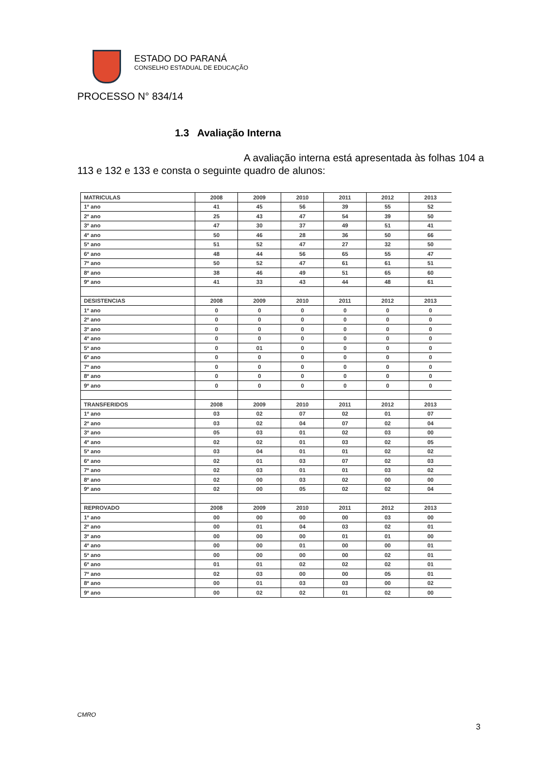ESTADO DO PARANÁ
CONSELHO ESTADUAL DE EDUCAÇÃO
PROCESSO N° 834/14
1.3 Avaliação Interna
A avaliação interna está apresentada às folhas 104 a 113 e 132 e 133 e consta o seguinte quadro de alunos:
| MATRICULAS | 2008 | 2009 | 2010 | 2011 | 2012 | 2013 |
| --- | --- | --- | --- | --- | --- | --- |
| 1º ano | 41 | 45 | 56 | 39 | 55 | 52 |
| 2º ano | 25 | 43 | 47 | 54 | 39 | 50 |
| 3º ano | 47 | 30 | 37 | 49 | 51 | 41 |
| 4º ano | 50 | 46 | 28 | 36 | 50 | 66 |
| 5ª ano | 51 | 52 | 47 | 27 | 32 | 50 |
| 6º ano | 48 | 44 | 56 | 65 | 55 | 47 |
| 7º ano | 50 | 52 | 47 | 61 | 61 | 51 |
| 8º ano | 38 | 46 | 49 | 51 | 65 | 60 |
| 9º ano | 41 | 33 | 43 | 44 | 48 | 61 |
| DESISTENCIAS | 2008 | 2009 | 2010 | 2011 | 2012 | 2013 |
| 1º ano | 0 | 0 | 0 | 0 | 0 | 0 |
| 2º ano | 0 | 0 | 0 | 0 | 0 | 0 |
| 3º ano | 0 | 0 | 0 | 0 | 0 | 0 |
| 4º ano | 0 | 0 | 0 | 0 | 0 | 0 |
| 5ª ano | 0 | 01 | 0 | 0 | 0 | 0 |
| 6º ano | 0 | 0 | 0 | 0 | 0 | 0 |
| 7º ano | 0 | 0 | 0 | 0 | 0 | 0 |
| 8º ano | 0 | 0 | 0 | 0 | 0 | 0 |
| 9º ano | 0 | 0 | 0 | 0 | 0 | 0 |
| TRANSFERIDOS | 2008 | 2009 | 2010 | 2011 | 2012 | 2013 |
| 1º ano | 03 | 02 | 07 | 02 | 01 | 07 |
| 2º ano | 03 | 02 | 04 | 07 | 02 | 04 |
| 3º ano | 05 | 03 | 01 | 02 | 03 | 00 |
| 4º ano | 02 | 02 | 01 | 03 | 02 | 05 |
| 5ª ano | 03 | 04 | 01 | 01 | 02 | 02 |
| 6º ano | 02 | 01 | 03 | 07 | 02 | 03 |
| 7º ano | 02 | 03 | 01 | 01 | 03 | 02 |
| 8º ano | 02 | 00 | 03 | 02 | 00 | 00 |
| 9º ano | 02 | 00 | 05 | 02 | 02 | 04 |
| REPROVADO | 2008 | 2009 | 2010 | 2011 | 2012 | 2013 |
| 1º ano | 00 | 00 | 00 | 00 | 03 | 00 |
| 2º ano | 00 | 01 | 04 | 03 | 02 | 01 |
| 3º ano | 00 | 00 | 00 | 01 | 01 | 00 |
| 4º ano | 00 | 00 | 01 | 00 | 00 | 01 |
| 5ª ano | 00 | 00 | 00 | 00 | 02 | 01 |
| 6º ano | 01 | 01 | 02 | 02 | 02 | 01 |
| 7º ano | 02 | 03 | 00 | 00 | 05 | 01 |
| 8º ano | 00 | 01 | 03 | 03 | 00 | 02 |
| 9º ano | 00 | 02 | 02 | 01 | 02 | 00 |
CMRO
3